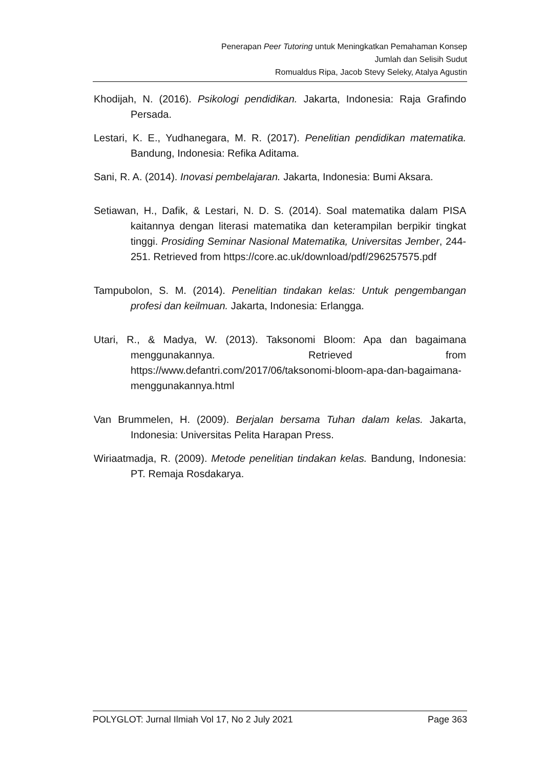Penerapan Peer Tutoring untuk Meningkatkan Pemahaman Konsep
Jumlah dan Selisih Sudut
Romualdus Ripa, Jacob Stevy Seleky, Atalya Agustin
Khodijah, N. (2016). Psikologi pendidikan. Jakarta, Indonesia: Raja Grafindo Persada.
Lestari, K. E., Yudhanegara, M. R. (2017). Penelitian pendidikan matematika. Bandung, Indonesia: Refika Aditama.
Sani, R. A. (2014). Inovasi pembelajaran. Jakarta, Indonesia: Bumi Aksara.
Setiawan, H., Dafik, & Lestari, N. D. S. (2014). Soal matematika dalam PISA kaitannya dengan literasi matematika dan keterampilan berpikir tingkat tinggi. Prosiding Seminar Nasional Matematika, Universitas Jember, 244-251. Retrieved from https://core.ac.uk/download/pdf/296257575.pdf
Tampubolon, S. M. (2014). Penelitian tindakan kelas: Untuk pengembangan profesi dan keilmuan. Jakarta, Indonesia: Erlangga.
Utari, R., & Madya, W. (2013). Taksonomi Bloom: Apa dan bagaimana menggunakannya. Retrieved from https://www.defantri.com/2017/06/taksonomi-bloom-apa-dan-bagaimana-menggunakannya.html
Van Brummelen, H. (2009). Berjalan bersama Tuhan dalam kelas. Jakarta, Indonesia: Universitas Pelita Harapan Press.
Wiriaatmadja, R. (2009). Metode penelitian tindakan kelas. Bandung, Indonesia: PT. Remaja Rosdakarya.
POLYGLOT: Jurnal Ilmiah Vol 17, No 2 July 2021 Page 363